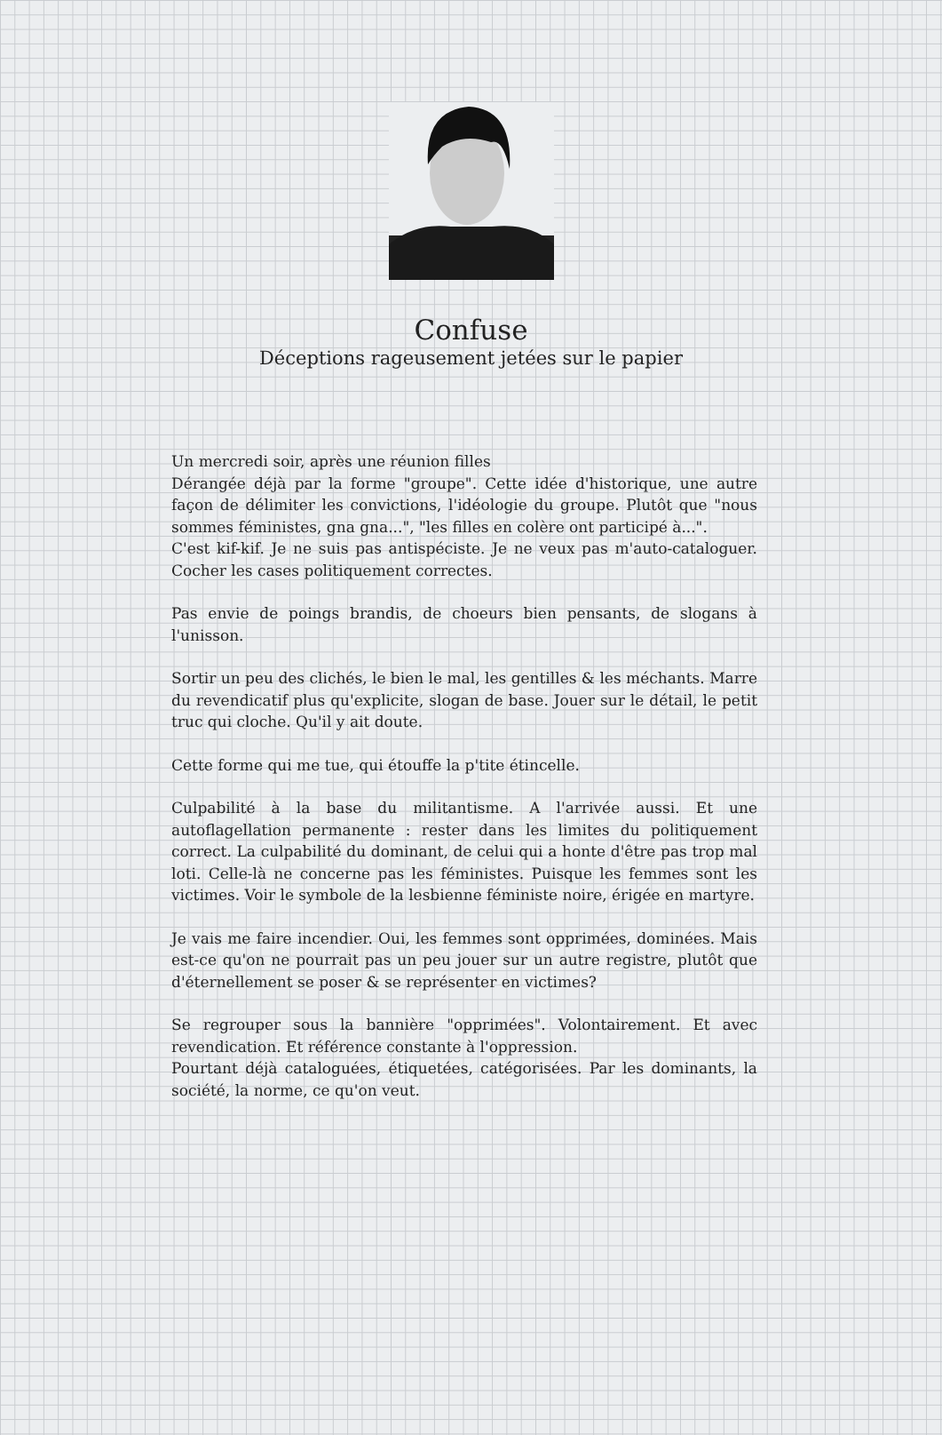Confuse
Déceptions rageusement jetées sur le papier
Un mercredi soir, après une réunion filles
Dérangée déjà par la forme "groupe". Cette idée d'historique, une autre façon de délimiter les convictions, l'idéologie du groupe. Plutôt que "nous sommes féministes, gna gna...", "les filles en colère ont participé à...".
C'est kif-kif. Je ne suis pas antispéciste. Je ne veux pas m'auto-cataloguer. Cocher les cases politiquement correctes.
Pas envie de poings brandis, de choeurs bien pensants, de slogans à l'unisson.
Sortir un peu des clichés, le bien le mal, les gentilles & les méchants. Marre du revendicatif plus qu'explicite, slogan de base. Jouer sur le détail, le petit truc qui cloche. Qu'il y ait doute.
Cette forme qui me tue, qui étouffe la p'tite étincelle.
Culpabilité à la base du militantisme. A l'arrivée aussi. Et une autoflagellation permanente : rester dans les limites du politiquement correct. La culpabilité du dominant, de celui qui a honte d'être pas trop mal loti. Celle-là ne concerne pas les féministes. Puisque les femmes sont les victimes. Voir le symbole de la lesbienne féministe noire, érigée en martyre.
Je vais me faire incendier. Oui, les femmes sont opprimées, dominées. Mais est-ce qu'on ne pourrait pas un peu jouer sur un autre registre, plutôt que d'éternellement se poser & se représenter en victimes?
Se regrouper sous la bannière "opprimées". Volontairement. Et avec revendication. Et référence constante à l'oppression.
Pourtant déjà cataloguées, étiquetées, catégorisées. Par les dominants, la société, la norme, ce qu'on veut.